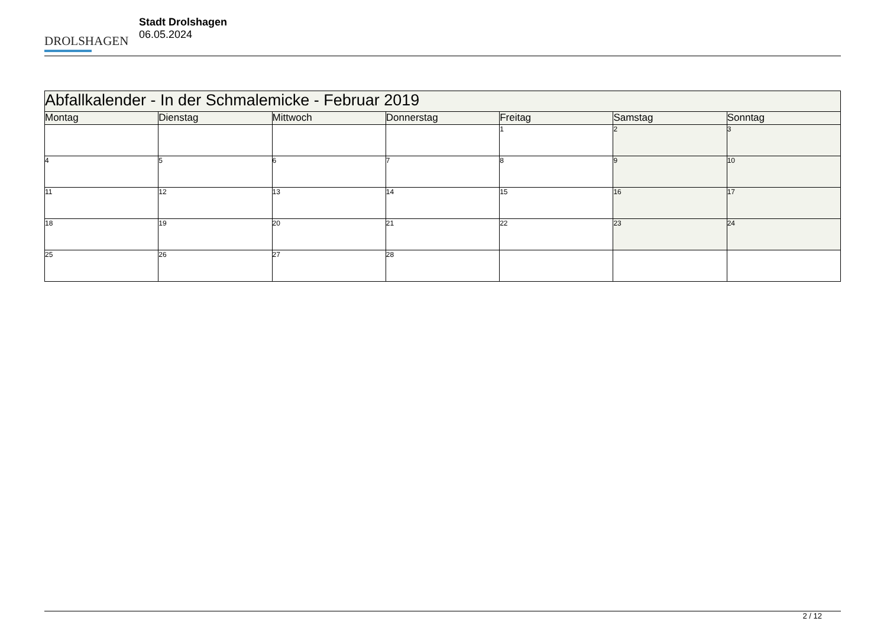DROLSHAGEN
Stadt Drolshagen
06.05.2024
| Abfallkalender - In der Schmalemicke - Februar 2019 | | | | | | |
| --- | --- | --- | --- | --- | --- | --- |
| Montag | Dienstag | Mittwoch | Donnerstag | Freitag | Samstag | Sonntag |
| | | | | 1 | 2 | 3 |
| 4 | 5 | 6 | 7 | 8 | 9 | 10 |
| 11 | 12 | 13 | 14 | 15 | 16 | 17 |
| 18 | 19 | 20 | 21 | 22 | 23 | 24 |
| 25 | 26 | 27 | 28 | | | |
2 / 12